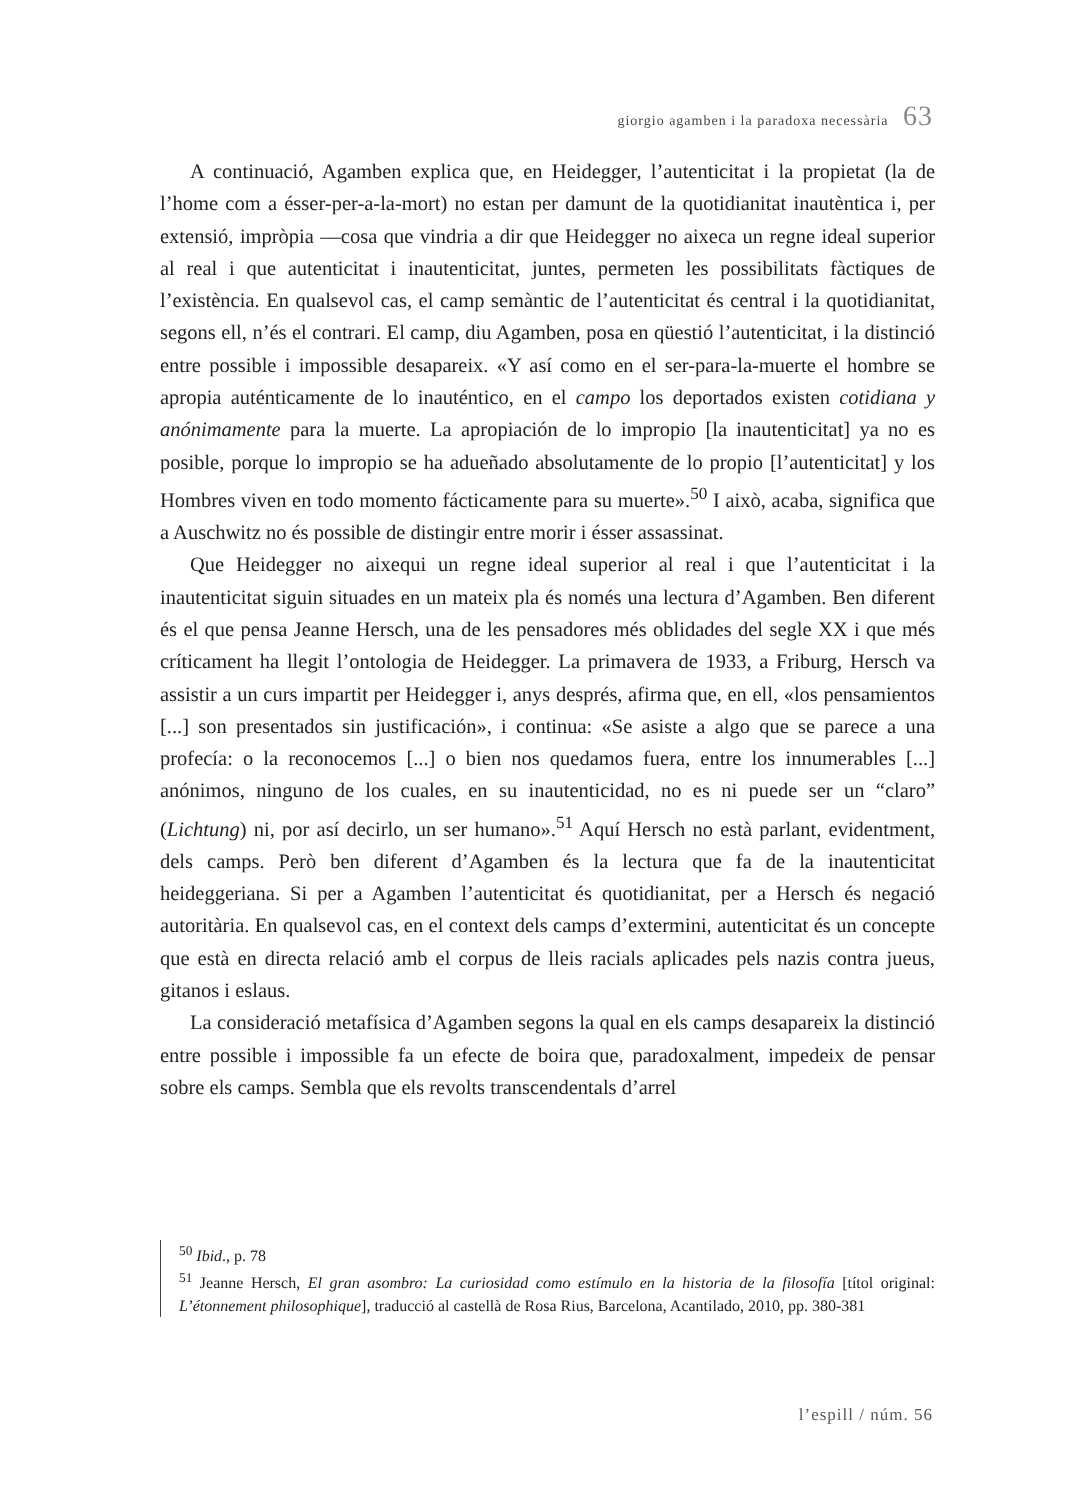giorgio agamben i la paradoxa necessària 63
A continuació, Agamben explica que, en Heidegger, l’autenticitat i la propietat (la de l’home com a ésser-per-a-la-mort) no estan per damunt de la quotidianitat inautèntica i, per extensió, impròpia —cosa que vindria a dir que Heidegger no aixeca un regne ideal superior al real i que autenticitat i inautenticitat, juntes, permeten les possibilitats fàctiques de l’existència. En qualsevol cas, el camp semàntic de l’autenticitat és central i la quotidianitat, segons ell, n’és el contrari. El camp, diu Agamben, posa en qüestió l’autenticitat, i la distinció entre possible i impossible desapareix. «Y así como en el ser-para-la-muerte el hombre se apropia auténticamente de lo inauténtico, en el campo los deportados existen cotidiana y anónimamente para la muerte. La apropiación de lo impropio [la inautenticitat] ya no es posible, porque lo impropio se ha adueñado absolutamente de lo propio [l’autenticitat] y los Hombres viven en todo momento fácticamente para su muerte».<sup>50</sup> I això, acaba, significa que a Auschwitz no és possible de distingir entre morir i ésser assassinat.
Que Heidegger no aixequi un regne ideal superior al real i que l’autenticitat i la inautenticitat siguin situades en un mateix pla és només una lectura d’Agamben. Ben diferent és el que pensa Jeanne Hersch, una de les pensadores més oblidades del segle XX i que més críticament ha llegit l’ontologia de Heidegger. La primavera de 1933, a Friburg, Hersch va assistir a un curs impartit per Heidegger i, anys després, afirma que, en ell, «los pensamientos [...] son presentados sin justificación», i continua: «Se asiste a algo que se parece a una profecía: o la reconocemos [...] o bien nos quedamos fuera, entre los innumerables [...] anónimos, ninguno de los cuales, en su inautenticidad, no es ni puede ser un “claro” (Lichtung) ni, por así decirlo, un ser humano».<sup>51</sup> Aquí Hersch no està parlant, evidentment, dels camps. Però ben diferent d’Agamben és la lectura que fa de la inautenticitat heideggeriana. Si per a Agamben l’autenticitat és quotidianitat, per a Hersch és negació autoritària. En qualsevol cas, en el context dels camps d’extermini, autenticitat és un concepte que està en directa relació amb el corpus de lleis racials aplicades pels nazis contra jueus, gitanos i eslaus.
La consideració metafísica d’Agamben segons la qual en els camps desapareix la distinció entre possible i impossible fa un efecte de boira que, paradoxalment, impedeix de pensar sobre els camps. Sembla que els revolts transcendentals d’arrel
<sup>50</sup> Ibid., p. 78
<sup>51</sup> Jeanne Hersch, El gran asombro: La curiosidad como estímulo en la historia de la filosofía [títol original: L’étonnement philosophique], traducció al castellà de Rosa Rius, Barcelona, Acantilado, 2010, pp. 380-381
l’espill / núm. 56